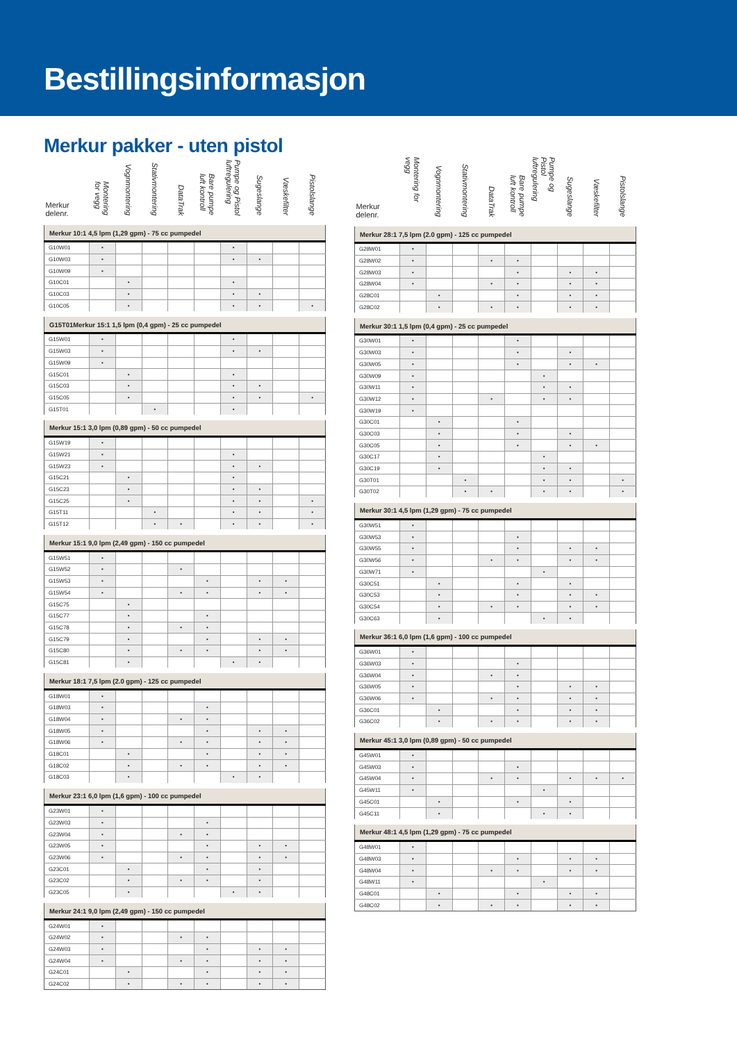Bestillingsinformasjon
Merkur pakker - uten pistol
| Merkur delenr. | Montering for vegg | Vognmontering | Stativmontering | DataTrak | Bare pumpe luft kontroll | Pumpe og Pistol luftregulering | Sugeslange | Væskefilter | Pistolslange |
| --- | --- | --- | --- | --- | --- | --- | --- | --- | --- |
| Merkur 10:1 4,5 lpm (1,29 gpm) - 75 cc pumpedel | | | | | | | | | |
| G10W01 | • | | | | | • | | | |
| G10W03 | • | | | | | • | • | | |
| G10W09 | • | | | | | | | | |
| G10C01 | | • | | | | • | | | |
| G10C03 | | • | | | | • | • | | |
| G10C05 | | • | | | | • | • | | • |
| G15T01Merkur 15:1 1,5 lpm (0,4 gpm) - 25 cc pumpedel | | | | | | | | | |
| G15W01 | • | | | | | • | | | |
| G15W03 | • | | | | | • | • | | |
| G15W09 | • | | | | | | | | |
| G15C01 | | • | | | | • | | | |
| G15C03 | | • | | | | • | • | | |
| G15C05 | | • | | | | • | • | | • |
| G15T01 | | | • | | | • | | | |
| Merkur 15:1 3,0 lpm (0,89 gpm) - 50 cc pumpedel | | | | | | | | | |
| G15W19 | • | | | | | | | | |
| G15W21 | • | | | | | • | | | |
| G15W23 | • | | | | | • | • | | |
| G15C21 | | • | | | | • | | | |
| G15C23 | | • | | | | • | • | | |
| G15C25 | | • | | | | • | • | | • |
| G15T11 | | | • | | | • | • | | • |
| G15T12 | | | • | • | | • | • | | • |
| Merkur 15:1 9,0 lpm (2,49 gpm) - 150 cc pumpedel | | | | | | | | | |
| G15W51 | • | | | | | | | | |
| G15W52 | • | | | • | | | | | |
| G15W53 | • | | | | • | | • | • | |
| G15W54 | • | | | • | • | | • | • | |
| G15C75 | | • | | | | | | | |
| G15C77 | | • | | | • | | | | |
| G15C78 | | • | | • | • | | | | |
| G15C79 | | • | | | • | | • | • | |
| G15C80 | | • | | • | • | | • | • | |
| G15C81 | | • | | | | • | • | | |
| Merkur 18:1 7,5 lpm (2.0 gpm) - 125 cc pumpedel | | | | | | | | | |
| G18W01 | • | | | | | | | | |
| G18W03 | • | | | | • | | | | |
| G18W04 | • | | | • | • | | | | |
| G18W05 | • | | | | • | | • | • | |
| G18W06 | • | | | • | • | | • | • | |
| G18C01 | | • | | | • | | • | • | |
| G18C02 | | • | | • | • | | • | • | |
| G18C03 | | • | | | | • | • | | |
| Merkur 23:1 6,0 lpm (1,6 gpm) - 100 cc pumpedel | | | | | | | | | |
| G23W01 | • | | | | | | | | |
| G23W03 | • | | | | • | | | | |
| G23W04 | • | | | • | • | | | | |
| G23W05 | • | | | | • | | • | • | |
| G23W06 | • | | | • | • | | • | • | |
| G23C01 | | • | | | • | | • | | |
| G23C02 | | • | | • | • | | • | | |
| G23C05 | | • | | | | • | • | | |
| Merkur 24:1 9,0 lpm (2,49 gpm) - 150 cc pumpedel | | | | | | | | | |
| G24W01 | • | | | | | | | | |
| G24W02 | • | | | • | • | | | | |
| G24W03 | • | | | | • | | • | • | |
| G24W04 | • | | | • | • | | • | • | |
| G24C01 | | • | | | • | | • | • | |
| G24C02 | | • | | • | • | | • | • | |
| Merkur delenr. | Montering for vegg | Vognmontering | Stativmontering | DataTrak | Bare pumpe luft kontroll | Pumpe og Pistol luftregulering | Sugeslange | Væskefilter | Pistolslange |
| --- | --- | --- | --- | --- | --- | --- | --- | --- | --- |
| Merkur 28:1 7,5 lpm (2.0 gpm) - 125 cc pumpedel | | | | | | | | | |
| G28W01 | • | | | | | | | | |
| G28W02 | • | | | • | • | | | | |
| G28W03 | • | | | | • | | • | • | |
| G28W04 | • | | | • | • | | • | • | |
| G28C01 | | • | | | • | | • | • | |
| G28C02 | | • | | • | • | | • | • | |
| Merkur 30:1 1,5 lpm (0,4 gpm) - 25 cc pumpedel | | | | | | | | | |
| G30W01 | • | | | | • | | | | |
| G30W03 | • | | | | • | | • | | |
| G30W05 | • | | | | • | | • | • | |
| G30W09 | • | | | | | • | | | |
| G30W11 | • | | | | | • | • | | |
| G30W12 | • | | | • | | • | • | | |
| G30W19 | • | | | | | | | | |
| G30C01 | | • | | | • | | | | |
| G30C03 | | • | | | • | | • | | |
| G30C05 | | • | | | • | | • | • | |
| G30C17 | | • | | | | • | | | |
| G30C19 | | • | | | | • | • | | |
| G30T01 | | | • | | | • | • | | • |
| G30T02 | | | • | • | | • | • | | • |
| Merkur 30:1 4,5 lpm (1,29 gpm) - 75 cc pumpedel | | | | | | | | | |
| G30W51 | • | | | | | | | | |
| G30W53 | • | | | | • | | | | |
| G30W55 | • | | | | • | | • | • | |
| G30W56 | • | | | • | • | | • | • | |
| G30W71 | • | | | | | • | | | |
| G30C51 | | • | | | • | | • | | |
| G30C53 | | • | | | • | | • | • | |
| G30C54 | | • | | • | • | | • | • | |
| G30C63 | | • | | | | • | • | | |
| Merkur 36:1 6,0 lpm (1,6 gpm) - 100 cc pumpedel | | | | | | | | | |
| G36W01 | • | | | | | | | | |
| G36W03 | • | | | | • | | | | |
| G36W04 | • | | | • | • | | | | |
| G36W05 | • | | | | • | | • | • | |
| G36W06 | • | | | • | • | | • | • | |
| G36C01 | | • | | | • | | • | • | |
| G36C02 | | • | | • | • | | • | • | |
| Merkur 45:1 3,0 lpm (0,89 gpm) - 50 cc pumpedel | | | | | | | | | |
| G45W01 | • | | | | | | | | |
| G45W03 | • | | | | • | | | | |
| G45W04 | • | | | • | • | | • | • | • |
| G45W11 | • | | | | | • | | | |
| G45C01 | | • | | | • | | • | | |
| G45C11 | | • | | | | • | • | | |
| Merkur 48:1 4,5 lpm (1,29 gpm) - 75 cc pumpedel | | | | | | | | | |
| G48W01 | • | | | | | | | | |
| G48W03 | • | | | | • | | • | • | |
| G48W04 | • | | | • | • | | • | • | |
| G48W11 | • | | | | | • | | | |
| G48C01 | | • | | | • | | • | • | |
| G48C02 | | • | | • | • | | • | • | |